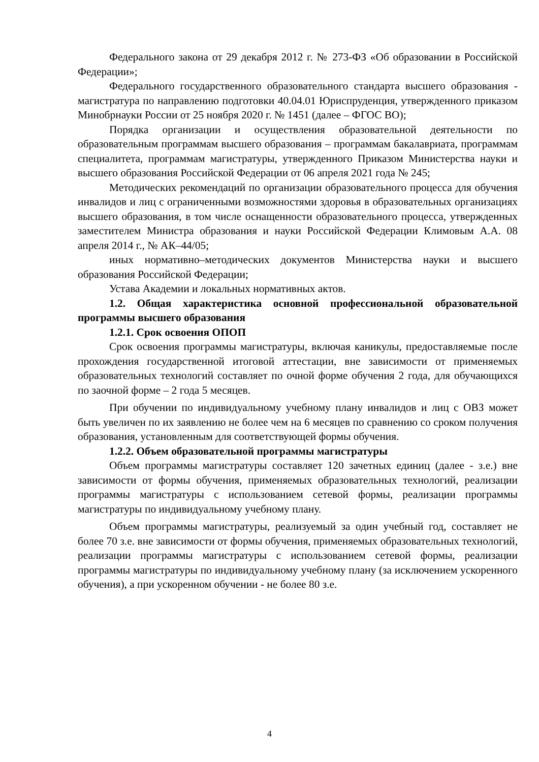Федерального закона от 29 декабря 2012 г. № 273-ФЗ «Об образовании в Российской Федерации»;
Федерального государственного образовательного стандарта высшего образования - магистратура по направлению подготовки 40.04.01 Юриспруденция, утвержденного приказом Минобрнауки России от 25 ноября 2020 г. № 1451 (далее – ФГОС ВО);
Порядка организации и осуществления образовательной деятельности по образовательным программам высшего образования – программам бакалавриата, программам специалитета, программам магистратуры, утвержденного Приказом Министерства науки и высшего образования Российской Федерации от 06 апреля 2021 года № 245;
Методических рекомендаций по организации образовательного процесса для обучения инвалидов и лиц с ограниченными возможностями здоровья в образовательных организациях высшего образования, в том числе оснащенности образовательного процесса, утвержденных заместителем Министра образования и науки Российской Федерации Климовым А.А. 08 апреля 2014 г., № АК–44/05;
иных нормативно–методических документов Министерства науки и высшего образования Российской Федерации;
Устава Академии и локальных нормативных актов.
1.2. Общая характеристика основной профессиональной образовательной программы высшего образования
1.2.1. Срок освоения ОПОП
Срок освоения программы магистратуры, включая каникулы, предоставляемые после прохождения государственной итоговой аттестации, вне зависимости от применяемых образовательных технологий составляет по очной форме обучения 2 года, для обучающихся по заочной форме – 2 года 5 месяцев.
При обучении по индивидуальному учебному плану инвалидов и лиц с ОВЗ может быть увеличен по их заявлению не более чем на 6 месяцев по сравнению со сроком получения образования, установленным для соответствующей формы обучения.
1.2.2. Объем образовательной программы магистратуры
Объем программы магистратуры составляет 120 зачетных единиц (далее - з.е.) вне зависимости от формы обучения, применяемых образовательных технологий, реализации программы магистратуры с использованием сетевой формы, реализации программы магистратуры по индивидуальному учебному плану.
Объем программы магистратуры, реализуемый за один учебный год, составляет не более 70 з.е. вне зависимости от формы обучения, применяемых образовательных технологий, реализации программы магистратуры с использованием сетевой формы, реализации программы магистратуры по индивидуальному учебному плану (за исключением ускоренного обучения), а при ускоренном обучении - не более 80 з.е.
4